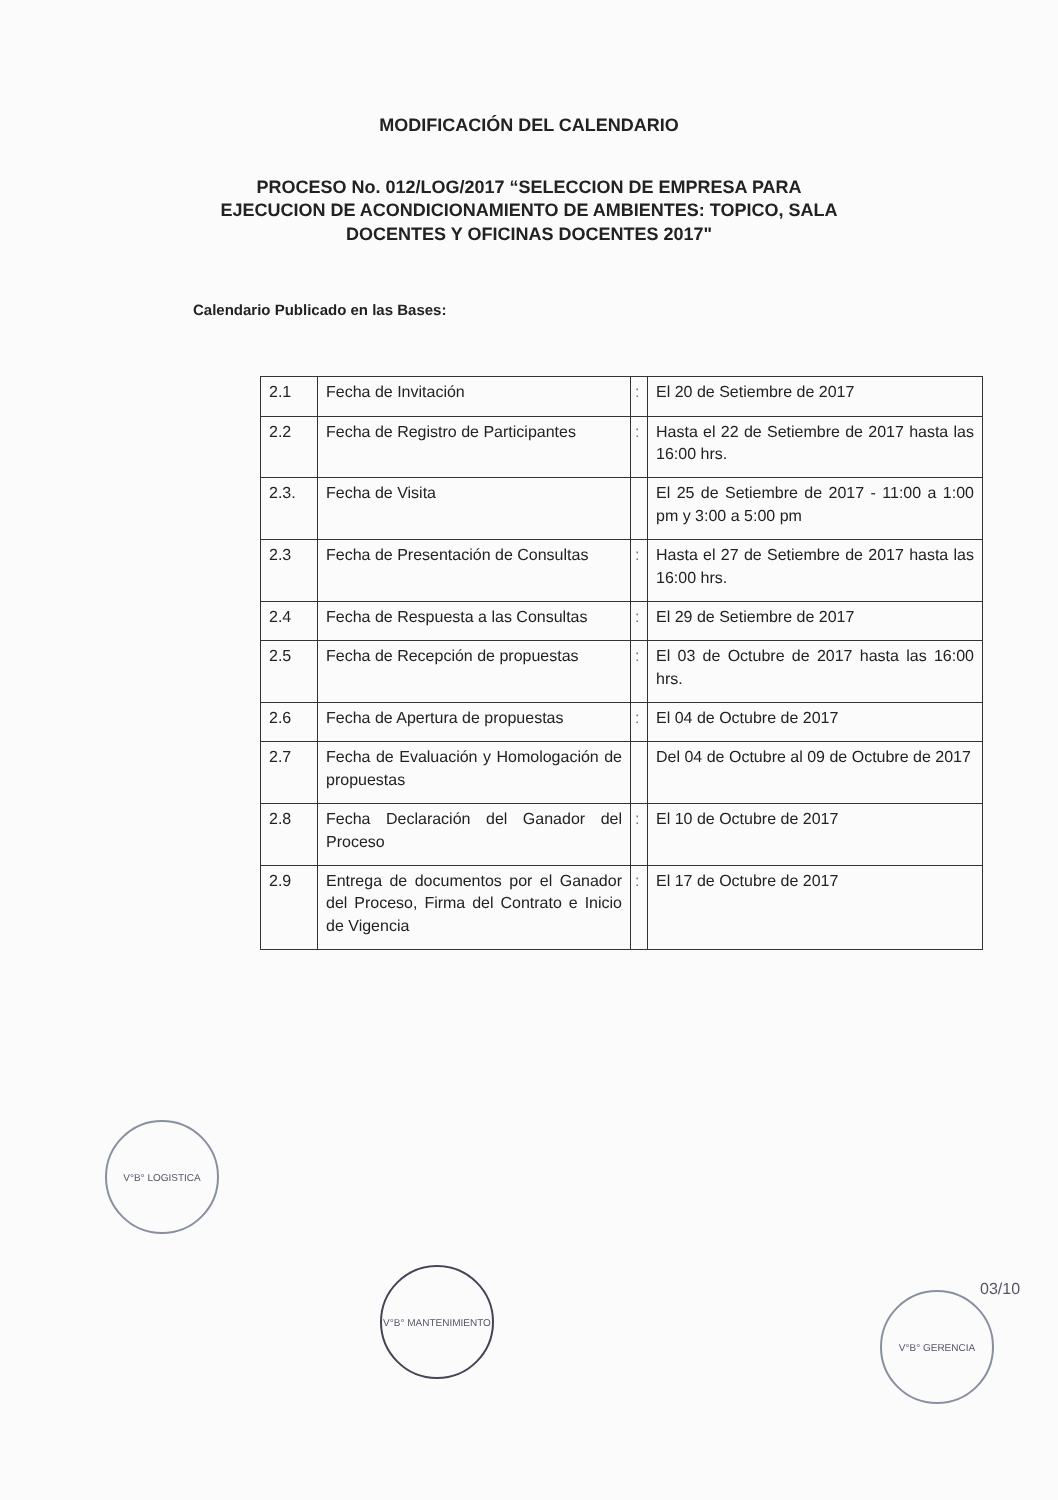MODIFICACIÓN DEL CALENDARIO
PROCESO No. 012/LOG/2017 “SELECCION DE EMPRESA PARA
EJECUCION DE ACONDICIONAMIENTO DE AMBIENTES: TOPICO, SALA
DOCENTES Y OFICINAS DOCENTES 2017"
Calendario Publicado en las Bases:
| 2.1 | Fecha de Invitación | : | El 20 de Setiembre de 2017 |
| 2.2 | Fecha de Registro de Participantes | : | Hasta el 22 de Setiembre de 2017 hasta las 16:00 hrs. |
| 2.3. | Fecha de Visita | | El 25 de Setiembre de 2017 - 11:00 a 1:00 pm y 3:00 a 5:00 pm |
| 2.3 | Fecha de Presentación de Consultas | : | Hasta el 27 de Setiembre de 2017 hasta las 16:00 hrs. |
| 2.4 | Fecha de Respuesta a las Consultas | : | El 29 de Setiembre de 2017 |
| 2.5 | Fecha de Recepción de propuestas | : | El 03 de Octubre de 2017 hasta las 16:00 hrs. |
| 2.6 | Fecha de Apertura de propuestas | : | El 04 de Octubre de 2017 |
| 2.7 | Fecha de Evaluación y Homologación de propuestas | | Del 04 de Octubre al 09 de Octubre de 2017 |
| 2.8 | Fecha Declaración del Ganador del Proceso | : | El 10 de Octubre de 2017 |
| 2.9 | Entrega de documentos por el Ganador del Proceso, Firma del Contrato e Inicio de Vigencia | : | El 17 de Octubre de 2017 |
V°B° LOGISTICA
V°B° MANTENIMIENTO
V°B° GERENCIA 03/10